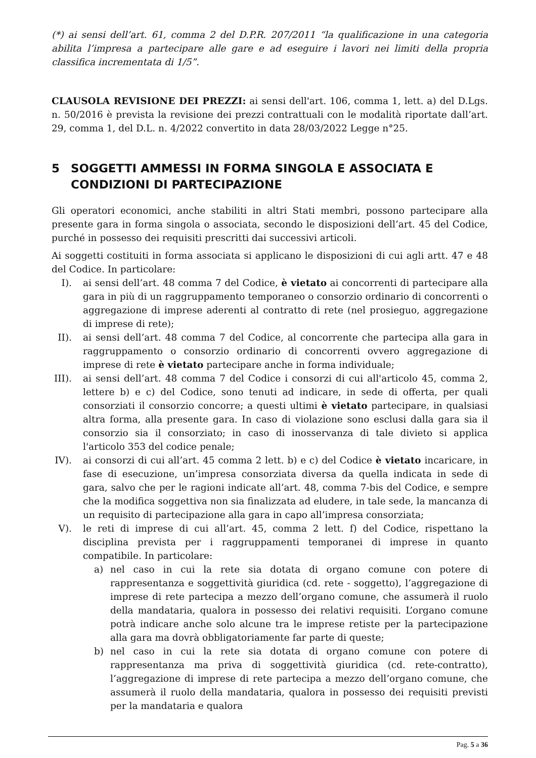(*) ai sensi dell’art. 61, comma 2 del D.P.R. 207/2011 “la qualificazione in una categoria abilita l’impresa a partecipare alle gare e ad eseguire i lavori nei limiti della propria classifica incrementata di 1/5”.
CLAUSOLA REVISIONE DEI PREZZI: ai sensi dell'art. 106, comma 1, lett. a) del D.Lgs. n. 50/2016 è prevista la revisione dei prezzi contrattuali con le modalità riportate dall’art. 29, comma 1, del D.L. n. 4/2022 convertito in data 28/03/2022 Legge n°25.
5 SOGGETTI AMMESSI IN FORMA SINGOLA E ASSOCIATA E CONDIZIONI DI PARTECIPAZIONE
Gli operatori economici, anche stabiliti in altri Stati membri, possono partecipare alla presente gara in forma singola o associata, secondo le disposizioni dell’art. 45 del Codice, purché in possesso dei requisiti prescritti dai successivi articoli.
Ai soggetti costituiti in forma associata si applicano le disposizioni di cui agli artt. 47 e 48 del Codice. In particolare:
I). ai sensi dell’art. 48 comma 7 del Codice, è vietato ai concorrenti di partecipare alla gara in più di un raggruppamento temporaneo o consorzio ordinario di concorrenti o aggregazione di imprese aderenti al contratto di rete (nel prosieguo, aggregazione di imprese di rete);
II). ai sensi dell’art. 48 comma 7 del Codice, al concorrente che partecipa alla gara in raggruppamento o consorzio ordinario di concorrenti ovvero aggregazione di imprese di rete è vietato partecipare anche in forma individuale;
III). ai sensi dell’art. 48 comma 7 del Codice i consorzi di cui all'articolo 45, comma 2, lettere b) e c) del Codice, sono tenuti ad indicare, in sede di offerta, per quali consorziati il consorzio concorre; a questi ultimi è vietato partecipare, in qualsiasi altra forma, alla presente gara. In caso di violazione sono esclusi dalla gara sia il consorzio sia il consorziato; in caso di inosservanza di tale divieto si applica l'articolo 353 del codice penale;
IV). ai consorzi di cui all’art. 45 comma 2 lett. b) e c) del Codice è vietato incaricare, in fase di esecuzione, un’impresa consorziata diversa da quella indicata in sede di gara, salvo che per le ragioni indicate all’art. 48, comma 7-bis del Codice, e sempre che la modifica soggettiva non sia finalizzata ad eludere, in tale sede, la mancanza di un requisito di partecipazione alla gara in capo all’impresa consorziata;
V). le reti di imprese di cui all’art. 45, comma 2 lett. f) del Codice, rispettano la disciplina prevista per i raggruppamenti temporanei di imprese in quanto compatibile. In particolare:
a) nel caso in cui la rete sia dotata di organo comune con potere di rappresentanza e soggettività giuridica (cd. rete - soggetto), l’aggregazione di imprese di rete partecipa a mezzo dell’organo comune, che assumerà il ruolo della mandataria, qualora in possesso dei relativi requisiti. L’organo comune potrà indicare anche solo alcune tra le imprese retiste per la partecipazione alla gara ma dovrà obbligatoriamente far parte di queste;
b) nel caso in cui la rete sia dotata di organo comune con potere di rappresentanza ma priva di soggettività giuridica (cd. rete-contratto), l’aggregazione di imprese di rete partecipa a mezzo dell’organo comune, che assumerà il ruolo della mandataria, qualora in possesso dei requisiti previsti per la mandataria e qualora
Pag. 5 a 36